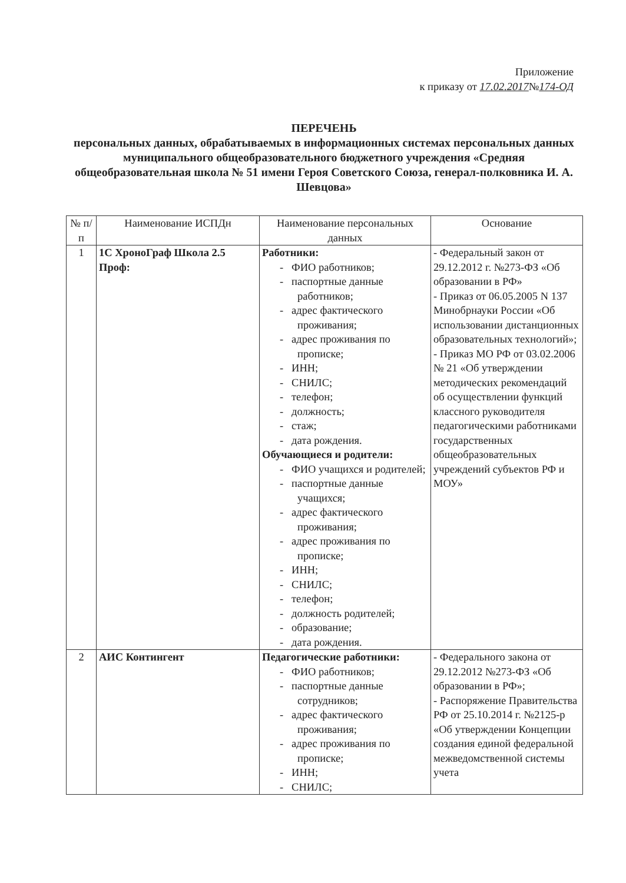Приложение
к приказу от 17.02.2017№174-ОД
ПЕРЕЧЕНЬ
персональных данных, обрабатываемых в информационных системах персональных данных муниципального общеобразовательного бюджетного учреждения «Средняя общеобразовательная школа № 51 имени Героя Советского Союза, генерал-полковника И. А. Шевцова»
| № п/п | Наименование ИСПДн | Наименование персональных данных | Основание |
| --- | --- | --- | --- |
| 1 | 1С ХроноГраф Школа 2.5 Проф: | Работники: - ФИО работников; - паспортные данные работников; - адрес фактического проживания; - адрес проживания по прописке; - ИНН; - СНИЛС; - телефон; - должность; - стаж; - дата рождения. Обучающиеся и родители: - ФИО учащихся и родителей; - паспортные данные учащихся; - адрес фактического проживания; - адрес проживания по прописке; - ИНН; - СНИЛС; - телефон; - должность родителей; - образование; - дата рождения. | - Федеральный закон от 29.12.2012 г. №273-ФЗ «Об образовании в РФ» - Приказ от 06.05.2005 N 137 Минобрнауки России «Об использовании дистанционных образовательных технологий»; - Приказ МО РФ от 03.02.2006 № 21 «Об утверждении методических рекомендаций об осуществлении функций классного руководителя педагогическими работниками государственных общеобразовательных учреждений субъектов РФ и МОУ» |
| 2 | АИС Контингент | Педагогические работники: - ФИО работников; - паспортные данные сотрудников; - адрес фактического проживания; - адрес проживания по прописке; - ИНН; - СНИЛС; | - Федерального закона от 29.12.2012 №273-ФЗ «Об образовании в РФ»; - Распоряжение Правительства РФ от 25.10.2014 г. №2125-р «Об утверждении Концепции создания единой федеральной межведомственной системы учета |